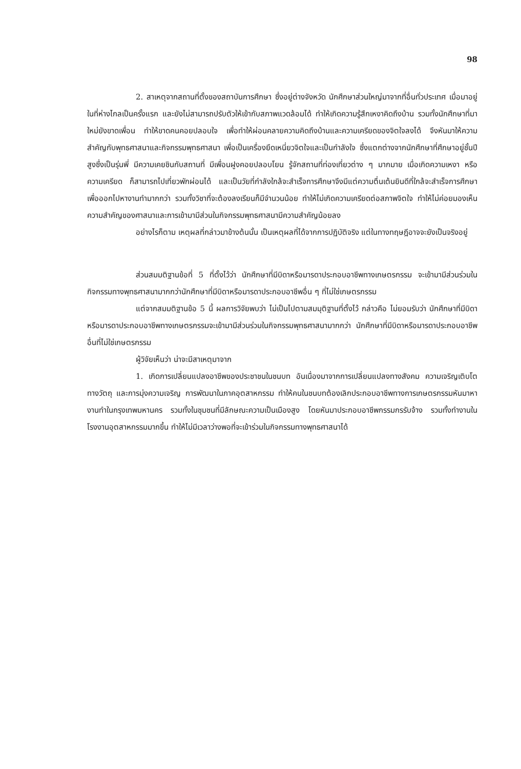98
2. สาเหตุจากสถานที่ตั้งของสถาบันการศึกษา ซึ่งอยู่ต่างจังหวัด นักศึกษาส่วนใหญ่มาจากที่อื่นทั่วประเทศ เมื่อมาอยู่ในที่ห่างไกลเป็นครั้งแรก และยังไม่สามารถปรับตัวให้เข้ากับสภาพแวดล้อมได้ ทำให้เกิดความรู้สึกเหงาคิดถึงบ้าน รวมทั้งนักศึกษาที่มาใหม่ยังขาดเพื่อน ทำให้ขาดคนคอยปลอบใจ เพื่อทำให้ผ่อนคลายความคิดถึงบ้านและความเครียดของจิตใจลงได้ จึงหันมาให้ความสำคัญกับพุทธศาสนาและกิจกรรมพุทธศาสนา เพื่อเป็นเครื่องยึดเหนี่ยวจิตใจและเป็นกำลังใจ ซึ่งแตกต่างจากนักศึกษาที่ศึกษาอยู่ชั้นปีสูงซึ่งเป็นรุ่นพี่ มีความเคยชินกับสถานที่ มีเพื่อนฝูงคอยปลอบโยน รู้จักสถานที่ท่องเที่ยวต่าง ๆ มากมาย เมื่อเกิดความเหงา หรือความเครียด ก็สามารถไปเที่ยวพักผ่อนได้ และเป็นวัยที่กำลังใกล้จะสำเร็จการศึกษาจึงมีแต่ความตื่นเต้นยินดีที่ใกล้จะสำเร็จการศึกษาเพื่อออกไปหางานทำมากกว่า รวมทั้งวิชาที่จะต้องลงเรียนก็มีจำนวนน้อย ทำให้ไม่เกิดความเครียดต่อสภาพจิตใจ ทำให้ไม่ค่อยมองเห็นความสำคัญของศาสนาและการเข้ามามีส่วนในกิจกรรมพุทธศาสนามีความสำคัญน้อยลง
อย่างไรก็ตาม เหตุผลที่กล่าวมาข้างต้นนั้น เป็นเหตุผลที่ได้จากการปฏิบัติจริง แต่ในทางทฤษฎีอาจจะยังเป็นจริงอยู่
ส่วนสมมติฐานข้อที่ 5 ที่ตั้งไว้ว่า นักศึกษาที่มีบิดาหรือมารดาประกอบอาชีพทางเกษตรกรรม จะเข้ามามีส่วนร่วมในกิจกรรมทางพุทธศาสนามากกว่านักศึกษาที่มีบิดาหรือมารดาประกอบอาชีพอื่น ๆ ที่ไม่ใช่เกษตรกรรม
แต่จากสมมติฐานข้อ 5 นี้ ผลการวิจัยพบว่า ไม่เป็นไปตามสมมุติฐานที่ตั้งไว้ กล่าวคือ ไม่ยอมรับว่า นักศึกษาที่มีบิดาหรือมารดาประกอบอาชีพทางเกษตรกรรมจะเข้ามามีส่วนร่วมในกิจกรรมพุทธศาสนามากกว่า นักศึกษาที่มีบิดาหรือมารดาประกอบอาชีพอื่นที่ไม่ใช่เกษตรกรรม
ผู้วิจัยเห็นว่า น่าจะมีสาเหตุมาจาก
1. เกิดการเปลี่ยนแปลงอาชีพของประชาชนในชนบท อันเนื่องมาจากการเปลี่ยนแปลงทางสังคม ความเจริญเติบโตทางวัตถุ และการมุ่งความเจริญ การพัฒนาในภาคอุตสาหกรรม ทำให้คนในชนบทต้องเลิกประกอบอาชีพทางการเกษตรกรรมหันมาหางานทำในกรุงเทพมหานคร รวมทั้งในชุมชนที่มีลักษณะความเป็นเมืองสูง โดยหันมาประกอบอาชีพกรรมกรรับจ้าง รวมทั้งทำงานในโรงงานอุตสาหกรรมมากขึ้น ทำให้ไม่มีเวลาว่างพอที่จะเข้าร่วมในกิจกรรมทางพุทธศาสนาได้